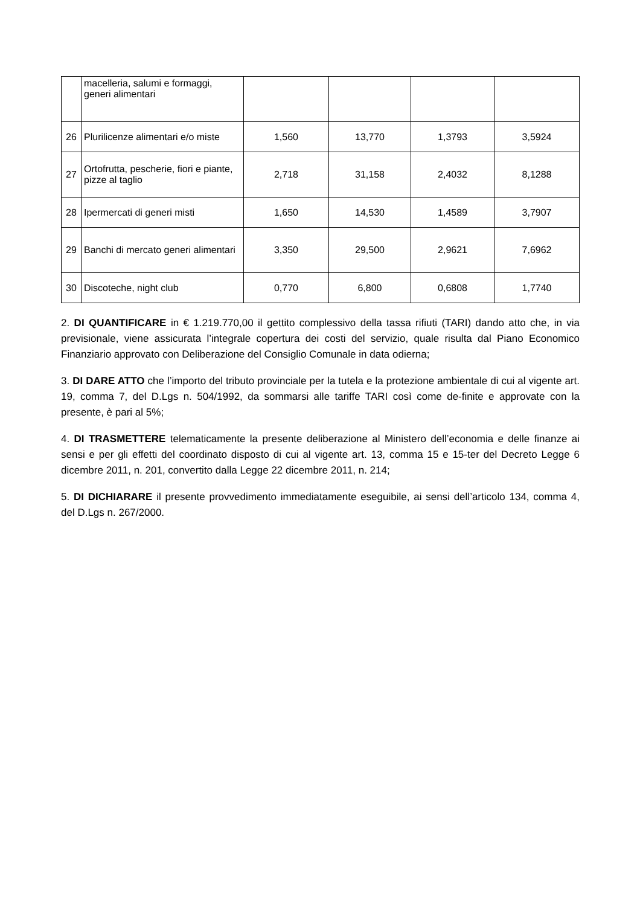| | macelleria, salumi e formaggi, generi alimentari | | | | |
| 26 | Plurilicenze alimentari e/o miste | 1,560 | 13,770 | 1,3793 | 3,5924 |
| 27 | Ortofrutta, pescherie, fiori e piante, pizze al taglio | 2,718 | 31,158 | 2,4032 | 8,1288 |
| 28 | Ipermercati di generi misti | 1,650 | 14,530 | 1,4589 | 3,7907 |
| 29 | Banchi di mercato generi alimentari | 3,350 | 29,500 | 2,9621 | 7,6962 |
| 30 | Discoteche, night club | 0,770 | 6,800 | 0,6808 | 1,7740 |
2. DI QUANTIFICARE in € 1.219.770,00 il gettito complessivo della tassa rifiuti (TARI) dando atto che, in via previsionale, viene assicurata l’integrale copertura dei costi del servizio, quale risulta dal Piano Economico Finanziario approvato con Deliberazione del Consiglio Comunale in data odierna;
3. DI DARE ATTO che l’importo del tributo provinciale per la tutela e la protezione ambientale di cui al vigente art. 19, comma 7, del D.Lgs n. 504/1992, da sommarsi alle tariffe TARI così come de-finite e approvate con la presente, è pari al 5%;
4. DI TRASMETTERE telematicamente la presente deliberazione al Ministero dell’economia e delle finanze ai sensi e per gli effetti del coordinato disposto di cui al vigente art. 13, comma 15 e 15-ter del Decreto Legge 6 dicembre 2011, n. 201, convertito dalla Legge 22 dicembre 2011, n. 214;
5. DI DICHIARARE il presente provvedimento immediatamente eseguibile, ai sensi dell’articolo 134, comma 4, del D.Lgs n. 267/2000.